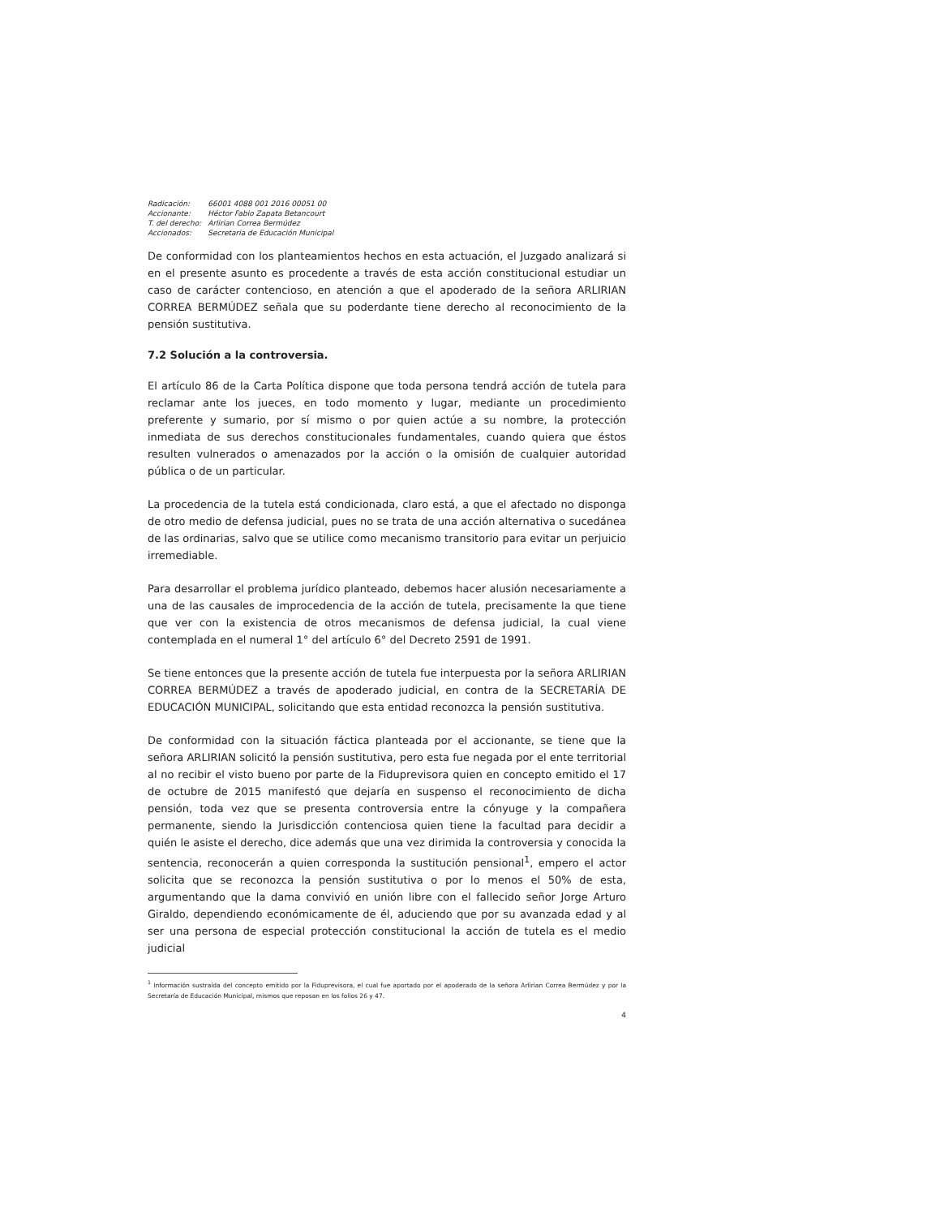| Radicación: | 66001 4088 001 2016 00051 00 |
| Accionante: | Héctor Fabio Zapata Betancourt |
| T. del derecho: | Arlirian Correa Bermúdez |
| Accionados: | Secretaria de Educación Municipal |
De conformidad con los planteamientos hechos en esta actuación, el Juzgado analizará si en el presente asunto es procedente a través de esta acción constitucional estudiar un caso de carácter contencioso, en atención a que el apoderado de la señora ARLIRIAN CORREA BERMÚDEZ señala que su poderdante tiene derecho al reconocimiento de la pensión sustitutiva.
7.2 Solución a la controversia.
El artículo 86 de la Carta Política dispone que toda persona tendrá acción de tutela para reclamar ante los jueces, en todo momento y lugar, mediante un procedimiento preferente y sumario, por sí mismo o por quien actúe a su nombre, la protección inmediata de sus derechos constitucionales fundamentales, cuando quiera que éstos resulten vulnerados o amenazados por la acción o la omisión de cualquier autoridad pública o de un particular.
La procedencia de la tutela está condicionada, claro está, a que el afectado no disponga de otro medio de defensa judicial, pues no se trata de una acción alternativa o sucedánea de las ordinarias, salvo que se utilice como mecanismo transitorio para evitar un perjuicio irremediable.
Para desarrollar el problema jurídico planteado, debemos hacer alusión necesariamente a una de las causales de improcedencia de la acción de tutela, precisamente la que tiene que ver con la existencia de otros mecanismos de defensa judicial, la cual viene contemplada en el numeral 1° del artículo 6° del Decreto 2591 de 1991.
Se tiene entonces que la presente acción de tutela fue interpuesta por la señora ARLIRIAN CORREA BERMÚDEZ a través de apoderado judicial, en contra de la SECRETARÍA DE EDUCACIÓN MUNICIPAL, solicitando que esta entidad reconozca la pensión sustitutiva.
De conformidad con la situación fáctica planteada por el accionante, se tiene que la señora ARLIRIAN solicitó la pensión sustitutiva, pero esta fue negada por el ente territorial al no recibir el visto bueno por parte de la Fiduprevisora quien en concepto emitido el 17 de octubre de 2015 manifestó que dejaría en suspenso el reconocimiento de dicha pensión, toda vez que se presenta controversia entre la cónyuge y la compañera permanente, siendo la Jurisdicción contenciosa quien tiene la facultad para decidir a quién le asiste el derecho, dice además que una vez dirimida la controversia y conocida la sentencia, reconocerán a quien corresponda la sustitución pensional<sup>1</sup>, empero el actor solicita que se reconozca la pensión sustitutiva o por lo menos el 50% de esta, argumentando que la dama convivió en unión libre con el fallecido señor Jorge Arturo Giraldo, dependiendo económicamente de él, aduciendo que por su avanzada edad y al ser una persona de especial protección constitucional la acción de tutela es el medio judicial
<sup>1</sup> Información sustraída del concepto emitido por la Fiduprevisora, el cual fue aportado por el apoderado de la señora Arlirian Correa Bermúdez y por la Secretaría de Educación Municipal, mismos que reposan en los folios 26 y 47.
4